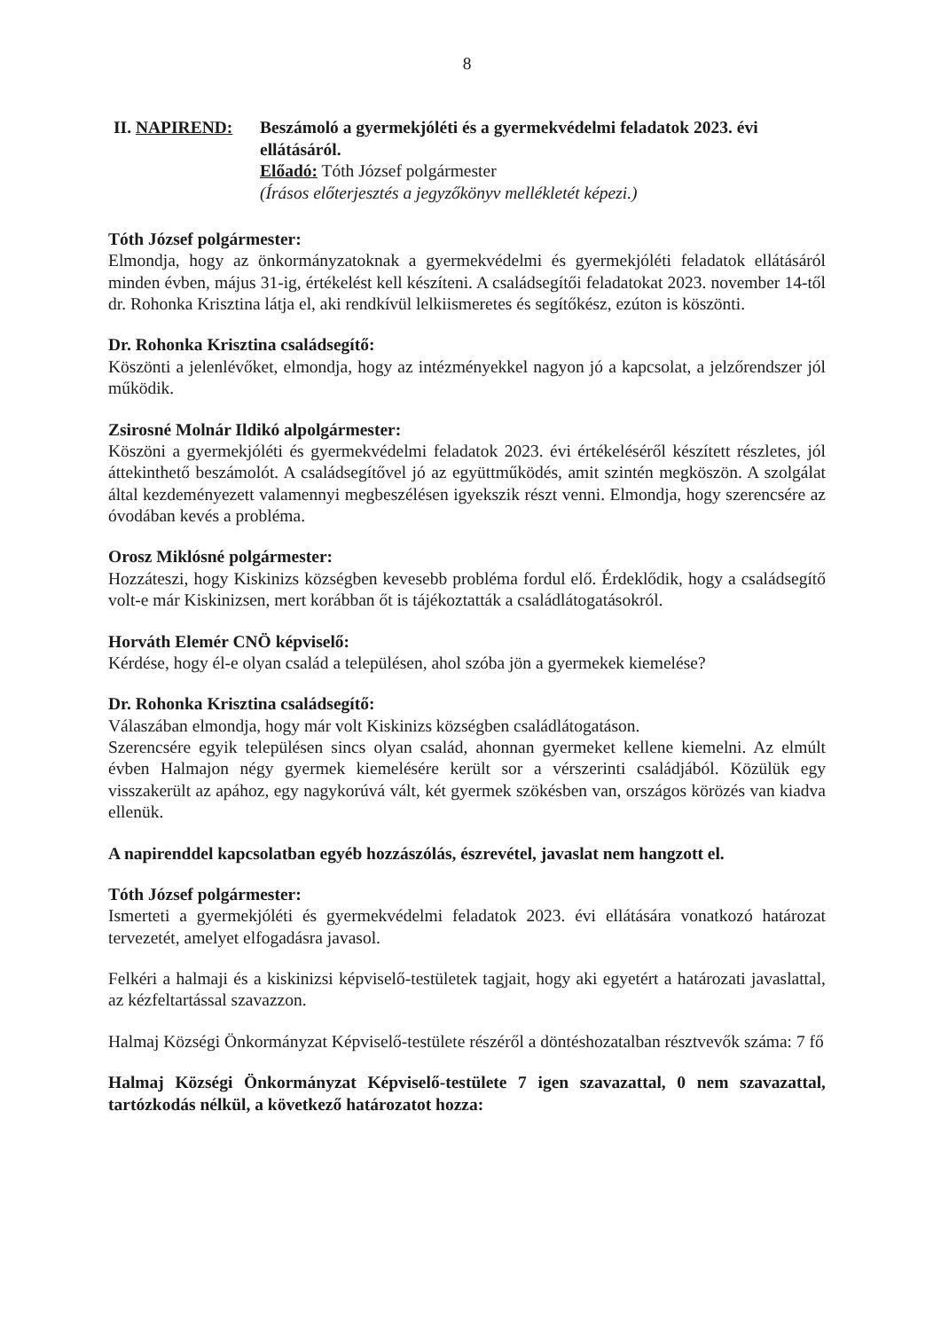8
II. NAPIREND: Beszámoló a gyermekjóléti és a gyermekvédelmi feladatok 2023. évi ellátásáról.
Előadó: Tóth József polgármester
(Írásos előterjesztés a jegyzőkönyv mellékletét képezi.)
Tóth József polgármester:
Elmondja, hogy az önkormányzatoknak a gyermekvédelmi és gyermekjóléti feladatok ellátásáról minden évben, május 31-ig, értékelést kell készíteni. A családsegítői feladatokat 2023. november 14-től dr. Rohonka Krisztina látja el, aki rendkívül lelkiismeretes és segítőkész, ezúton is köszönti.
Dr. Rohonka Krisztina családsegítő:
Köszönti a jelenlévőket, elmondja, hogy az intézményekkel nagyon jó a kapcsolat, a jelzőrendszer jól működik.
Zsirosné Molnár Ildikó alpolgármester:
Köszöni a gyermekjóléti és gyermekvédelmi feladatok 2023. évi értékeléséről készített részletes, jól áttekinthető beszámolót. A családsegítővel jó az együttműködés, amit szintén megköszön. A szolgálat által kezdeményezett valamennyi megbeszélésen igyekszik részt venni. Elmondja, hogy szerencsére az óvodában kevés a probléma.
Orosz Miklósné polgármester:
Hozzáteszi, hogy Kiskinizs községben kevesebb probléma fordul elő. Érdeklődik, hogy a családsegítő volt-e már Kiskinizsen, mert korábban őt is tájékoztatták a családlátogatásokról.
Horváth Elemér CNÖ képviselő:
Kérdése, hogy él-e olyan család a településen, ahol szóba jön a gyermekek kiemelése?
Dr. Rohonka Krisztina családsegítő:
Válaszában elmondja, hogy már volt Kiskinizs községben családlátogatáson.
Szerencsére egyik településen sincs olyan család, ahonnan gyermeket kellene kiemelni. Az elmúlt évben Halmajon négy gyermek kiemelésére került sor a vérszerinti családjából. Közülük egy visszakerült az apához, egy nagykorúvá vált, két gyermek szökésben van, országos körözés van kiadva ellenük.
A napirenddel kapcsolatban egyéb hozzászólás, észrevétel, javaslat nem hangzott el.
Tóth József polgármester:
Ismerteti a gyermekjóléti és gyermekvédelmi feladatok 2023. évi ellátására vonatkozó határozat tervezetét, amelyet elfogadásra javasol.
Felkéri a halmaji és a kiskinizsi képviselő-testületek tagjait, hogy aki egyetért a határozati javaslattal, az kézfeltartással szavazzon.
Halmaj Községi Önkormányzat Képviselő-testülete részéről a döntéshozatalban résztvevők száma: 7 fő
Halmaj Községi Önkormányzat Képviselő-testülete 7 igen szavazattal, 0 nem szavazattal, tartózkodás nélkül, a következő határozatot hozza: